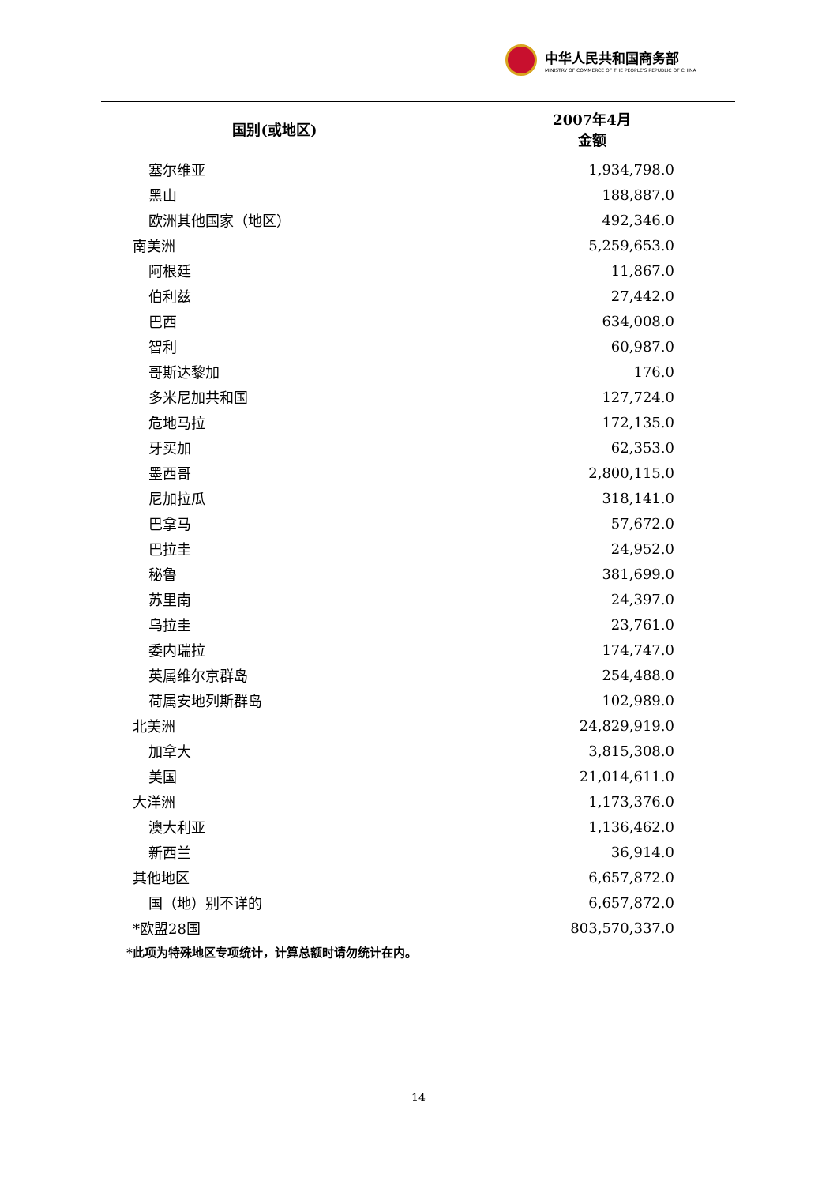中华人民共和国商务部
MINISTRY OF COMMERCE OF THE PEOPLE'S REPUBLIC OF CHINA
| 国别(或地区) | 2007年4月 金额 |
| --- | --- |
| 塞尔维亚 | 1,934,798.0 |
| 黑山 | 188,887.0 |
| 欧洲其他国家（地区） | 492,346.0 |
| 南美洲 | 5,259,653.0 |
| 阿根廷 | 11,867.0 |
| 伯利兹 | 27,442.0 |
| 巴西 | 634,008.0 |
| 智利 | 60,987.0 |
| 哥斯达黎加 | 176.0 |
| 多米尼加共和国 | 127,724.0 |
| 危地马拉 | 172,135.0 |
| 牙买加 | 62,353.0 |
| 墨西哥 | 2,800,115.0 |
| 尼加拉瓜 | 318,141.0 |
| 巴拿马 | 57,672.0 |
| 巴拉圭 | 24,952.0 |
| 秘鲁 | 381,699.0 |
| 苏里南 | 24,397.0 |
| 乌拉圭 | 23,761.0 |
| 委内瑞拉 | 174,747.0 |
| 英属维尔京群岛 | 254,488.0 |
| 荷属安地列斯群岛 | 102,989.0 |
| 北美洲 | 24,829,919.0 |
| 加拿大 | 3,815,308.0 |
| 美国 | 21,014,611.0 |
| 大洋洲 | 1,173,376.0 |
| 澳大利亚 | 1,136,462.0 |
| 新西兰 | 36,914.0 |
| 其他地区 | 6,657,872.0 |
| 国（地）别不详的 | 6,657,872.0 |
| *欧盟28国 | 803,570,337.0 |
*此项为特殊地区专项统计，计算总额时请勿统计在内。
14